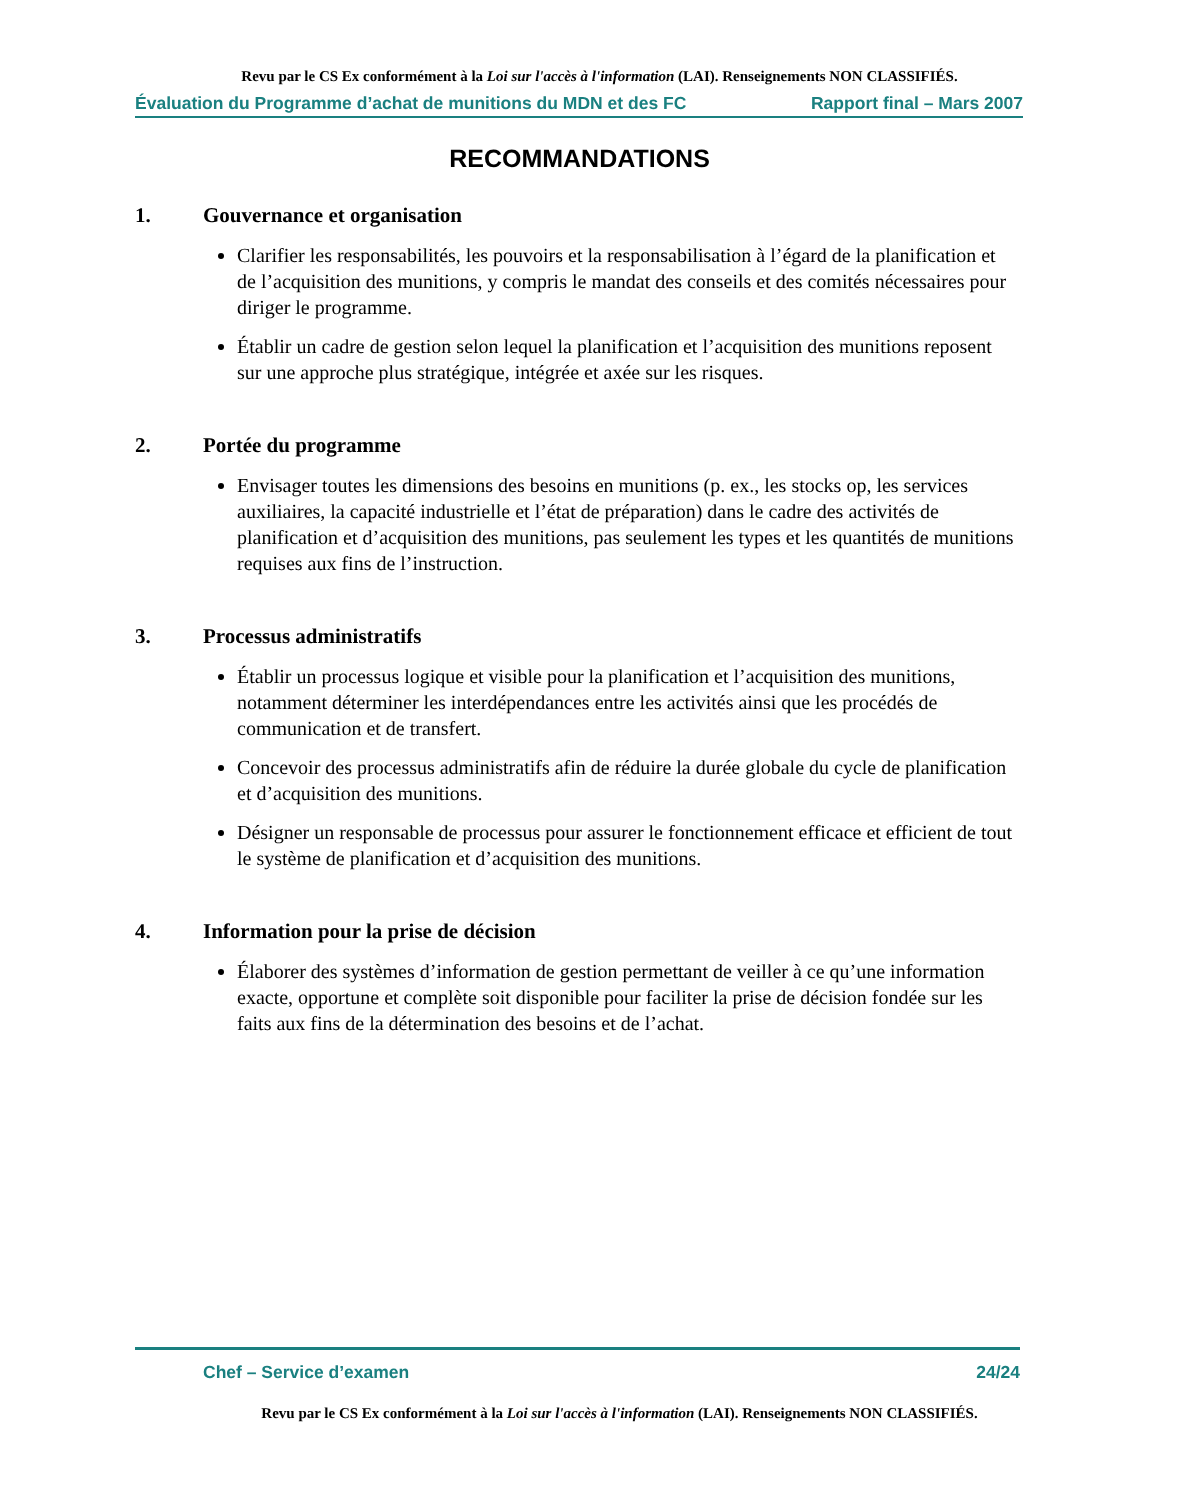Revu par le CS Ex conformément à la Loi sur l'accès à l'information (LAI). Renseignements NON CLASSIFIÉS.
Évaluation du Programme d’achat de munitions du MDN et des FC Rapport final – Mars 2007
RECOMMANDATIONS
1. Gouvernance et organisation
Clarifier les responsabilités, les pouvoirs et la responsabilisation à l’égard de la planification et de l’acquisition des munitions, y compris le mandat des conseils et des comités nécessaires pour diriger le programme.
Établir un cadre de gestion selon lequel la planification et l’acquisition des munitions reposent sur une approche plus stratégique, intégrée et axée sur les risques.
2. Portée du programme
Envisager toutes les dimensions des besoins en munitions (p. ex., les stocks op, les services auxiliaires, la capacité industrielle et l’état de préparation) dans le cadre des activités de planification et d’acquisition des munitions, pas seulement les types et les quantités de munitions requises aux fins de l’instruction.
3. Processus administratifs
Établir un processus logique et visible pour la planification et l’acquisition des munitions, notamment déterminer les interdépendances entre les activités ainsi que les procédés de communication et de transfert.
Concevoir des processus administratifs afin de réduire la durée globale du cycle de planification et d’acquisition des munitions.
Désigner un responsable de processus pour assurer le fonctionnement efficace et efficient de tout le système de planification et d’acquisition des munitions.
4. Information pour la prise de décision
Élaborer des systèmes d’information de gestion permettant de veiller à ce qu’une information exacte, opportune et complète soit disponible pour faciliter la prise de décision fondée sur les faits aux fins de la détermination des besoins et de l’achat.
Chef – Service d’examen 24/24
Revu par le CS Ex conformément à la Loi sur l'accès à l'information (LAI). Renseignements NON CLASSIFIÉS.